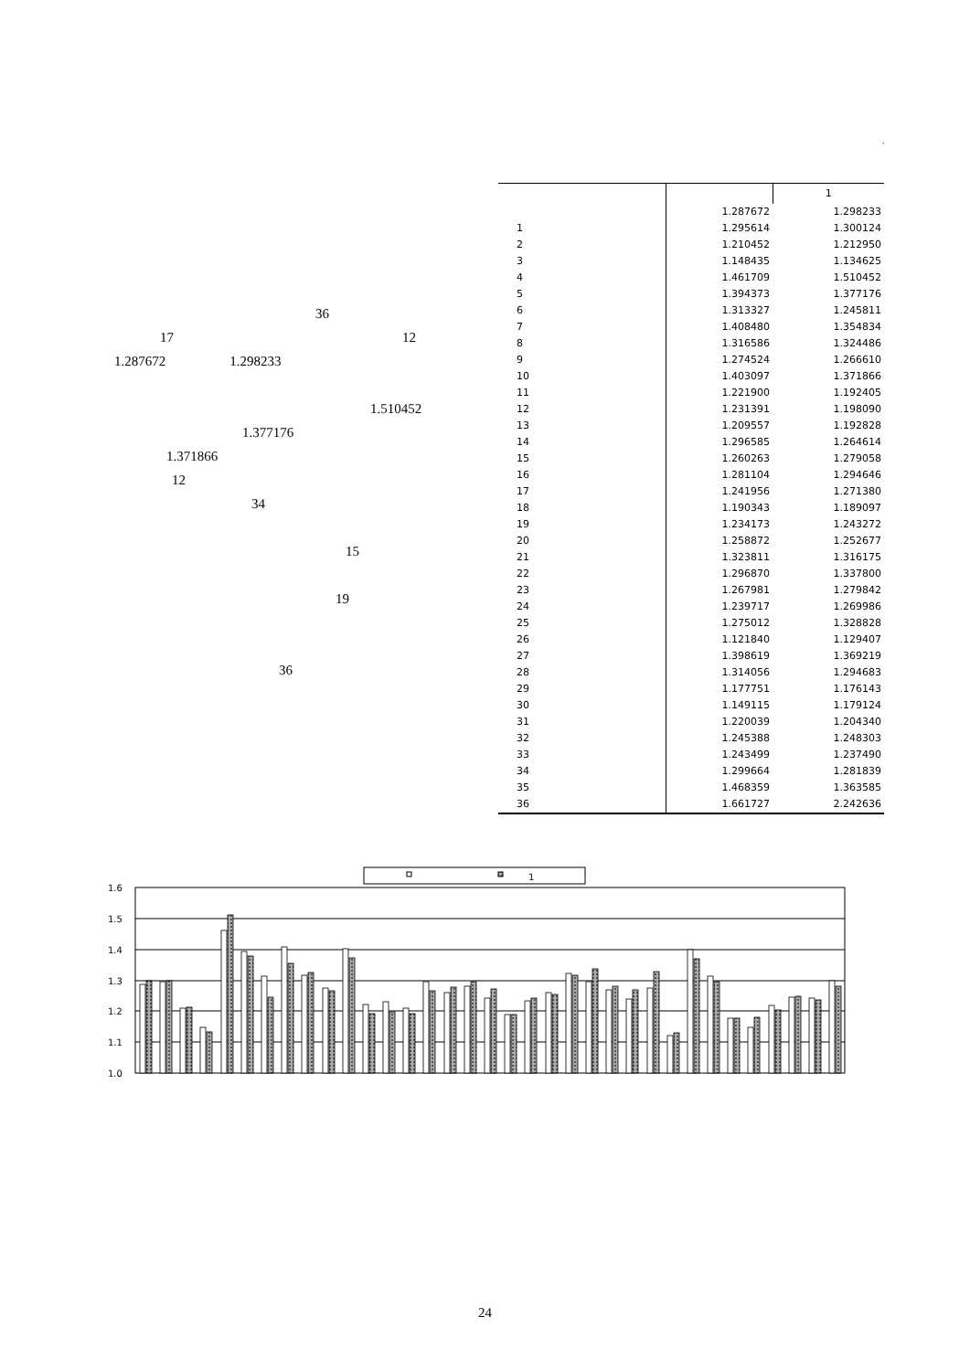.
36
17 12
1.287672 1.298233
1.510452
1.377176
1.371866
12
34
15
19
36
| | | 1 |
| --- | --- | --- |
| | 1.287672 | 1.298233 |
| 1 | 1.295614 | 1.300124 |
| 2 | 1.210452 | 1.212950 |
| 3 | 1.148435 | 1.134625 |
| 4 | 1.461709 | 1.510452 |
| 5 | 1.394373 | 1.377176 |
| 6 | 1.313327 | 1.245811 |
| 7 | 1.408480 | 1.354834 |
| 8 | 1.316586 | 1.324486 |
| 9 | 1.274524 | 1.266610 |
| 10 | 1.403097 | 1.371866 |
| 11 | 1.221900 | 1.192405 |
| 12 | 1.231391 | 1.198090 |
| 13 | 1.209557 | 1.192828 |
| 14 | 1.296585 | 1.264614 |
| 15 | 1.260263 | 1.279058 |
| 16 | 1.281104 | 1.294646 |
| 17 | 1.241956 | 1.271380 |
| 18 | 1.190343 | 1.189097 |
| 19 | 1.234173 | 1.243272 |
| 20 | 1.258872 | 1.252677 |
| 21 | 1.323811 | 1.316175 |
| 22 | 1.296870 | 1.337800 |
| 23 | 1.267981 | 1.279842 |
| 24 | 1.239717 | 1.269986 |
| 25 | 1.275012 | 1.328828 |
| 26 | 1.121840 | 1.129407 |
| 27 | 1.398619 | 1.369219 |
| 28 | 1.314056 | 1.294683 |
| 29 | 1.177751 | 1.176143 |
| 30 | 1.149115 | 1.179124 |
| 31 | 1.220039 | 1.204340 |
| 32 | 1.245388 | 1.248303 |
| 33 | 1.243499 | 1.237490 |
| 34 | 1.299664 | 1.281839 |
| 35 | 1.468359 | 1.363585 |
| 36 | 1.661727 | 2.242636 |
1
1.6
1.5
1.4
1.3
1.2
1.1
1.0
24